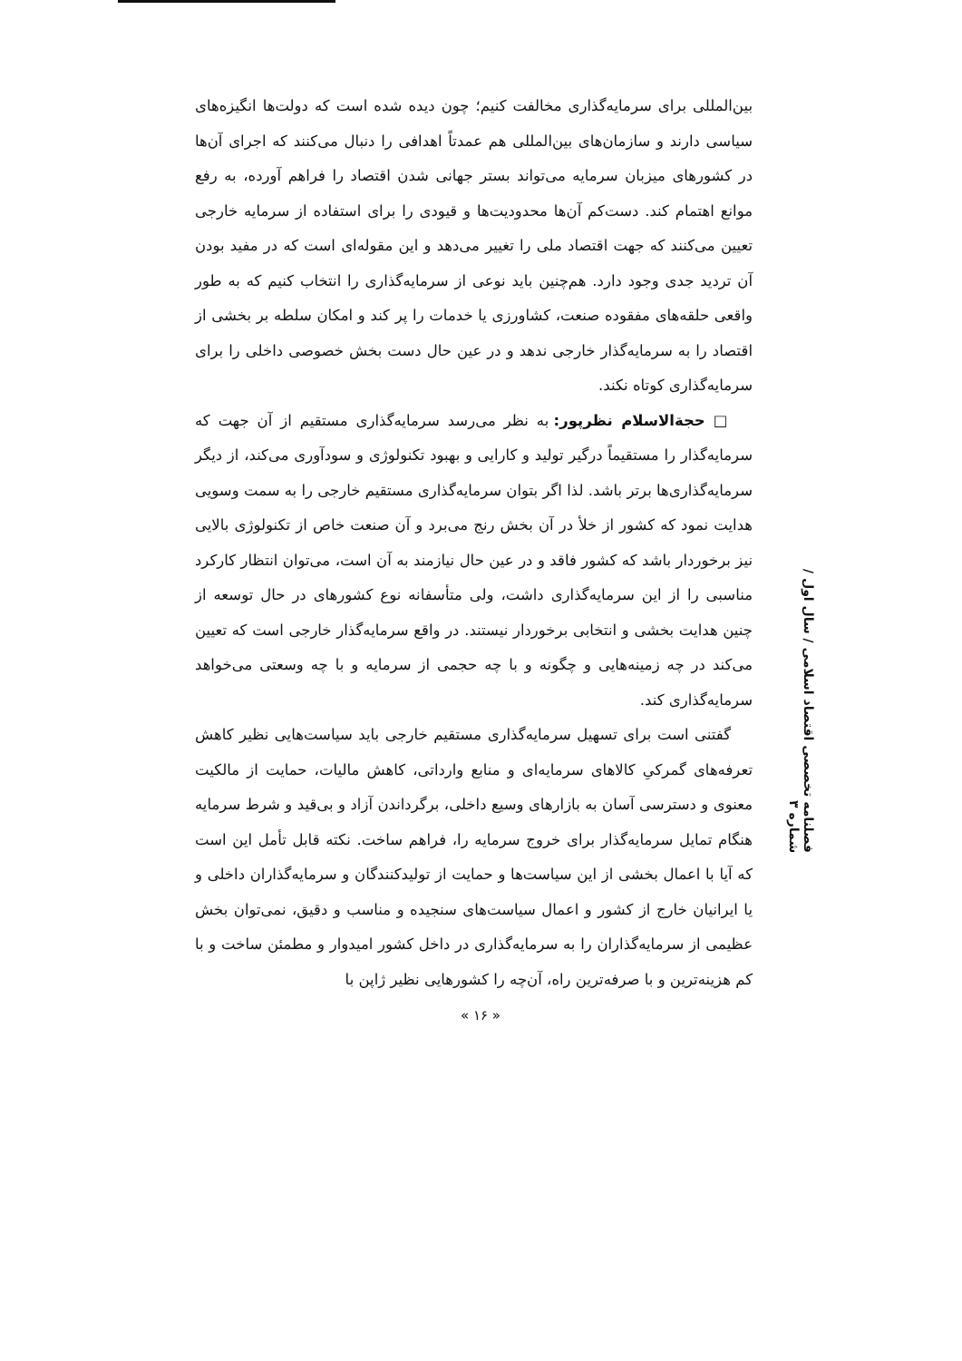بین‌المللی برای سرمایه‌گذاری مخالفت کنیم؛ چون دیده شده است که دولت‌ها انگیزه‌های سیاسی دارند و سازمان‌های بین‌المللی هم عمدتاً اهدافی را دنبال می‌کنند که اجرای آن‌ها در کشورهای میزبان سرمایه می‌تواند بستر جهانی شدن اقتصاد را فراهم آورده، به رفع موانع اهتمام کند. دست‌کم آن‌ها محدودیت‌ها و قیودی را برای استفاده از سرمایه خارجی تعیین می‌کنند که جهت اقتصاد ملی را تغییر می‌دهد و این مقوله‌ای است که در مفید بودن آن تردید جدی وجود دارد. هم‌چنین باید نوعی از سرمایه‌گذاری را انتخاب کنیم که به طور واقعی حلقه‌های مفقوده صنعت، کشاورزی یا خدمات را پر کند و امکان سلطه بر بخشی از اقتصاد را به سرمایه‌گذار خارجی ندهد و در عین حال دست بخش خصوصی داخلی را برای سرمایه‌گذاری کوتاه نکند.
□ حجة‌الاسلام نظرپور: به نظر می‌رسد سرمایه‌گذاری مستقیم از آن جهت که سرمایه‌گذار را مستقیماً درگیر تولید و کارایی و بهبود تکنولوژی و سودآوری می‌کند، از دیگر سرمایه‌گذاری‌ها برتر باشد. لذا اگر بتوان سرمایه‌گذاری مستقیم خارجی را به سمت وسویی هدایت نمود که کشور از خلأ در آن بخش رنج می‌برد و آن صنعت خاص از تکنولوژی بالایی نیز برخوردار باشد که کشور فاقد و در عین حال نیازمند به آن است، می‌توان انتظار کارکرد مناسبی را از این سرمایه‌گذاری داشت، ولی متأسفانه نوع کشورهای در حال توسعه از چنین هدایت بخشی و انتخابی برخوردار نیستند. در واقع سرمایه‌گذار خارجی است که تعیین می‌کند در چه زمینه‌هایی و چگونه و با چه حجمی از سرمایه و با چه وسعتی می‌خواهد سرمایه‌گذاری کند.
گفتنی است برای تسهیل سرمایه‌گذاری مستقیم خارجی باید سیاست‌هایی نظیر کاهش تعرفه‌های گمرکیِ کالاهای سرمایه‌ای و منابع وارداتی، کاهش مالیات، حمایت از مالکیت معنوی و دسترسی آسان به بازارهای وسیع داخلی، برگرداندن آزاد و بی‌قید و شرط سرمایه هنگام تمایل سرمایه‌گذار برای خروج سرمایه را، فراهم ساخت. نکته قابل تأمل این است که آیا با اعمال بخشی از این سیاست‌ها و حمایت از تولیدکنندگان و سرمایه‌گذاران داخلی و یا ایرانیان خارج از کشور و اعمال سیاست‌های سنجیده و مناسب و دقیق، نمی‌توان بخش عظیمی از سرمایه‌گذاران را به سرمایه‌گذاری در داخل کشور امیدوار و مطمئن ساخت و با کم هزینه‌ترین و با صرفه‌ترین راه، آن‌چه را کشورهایی نظیر ژاپن با
فصلنامه تخصصی اقتصاد اسلامی / سال اول / شماره ۳
« ۱۶ »